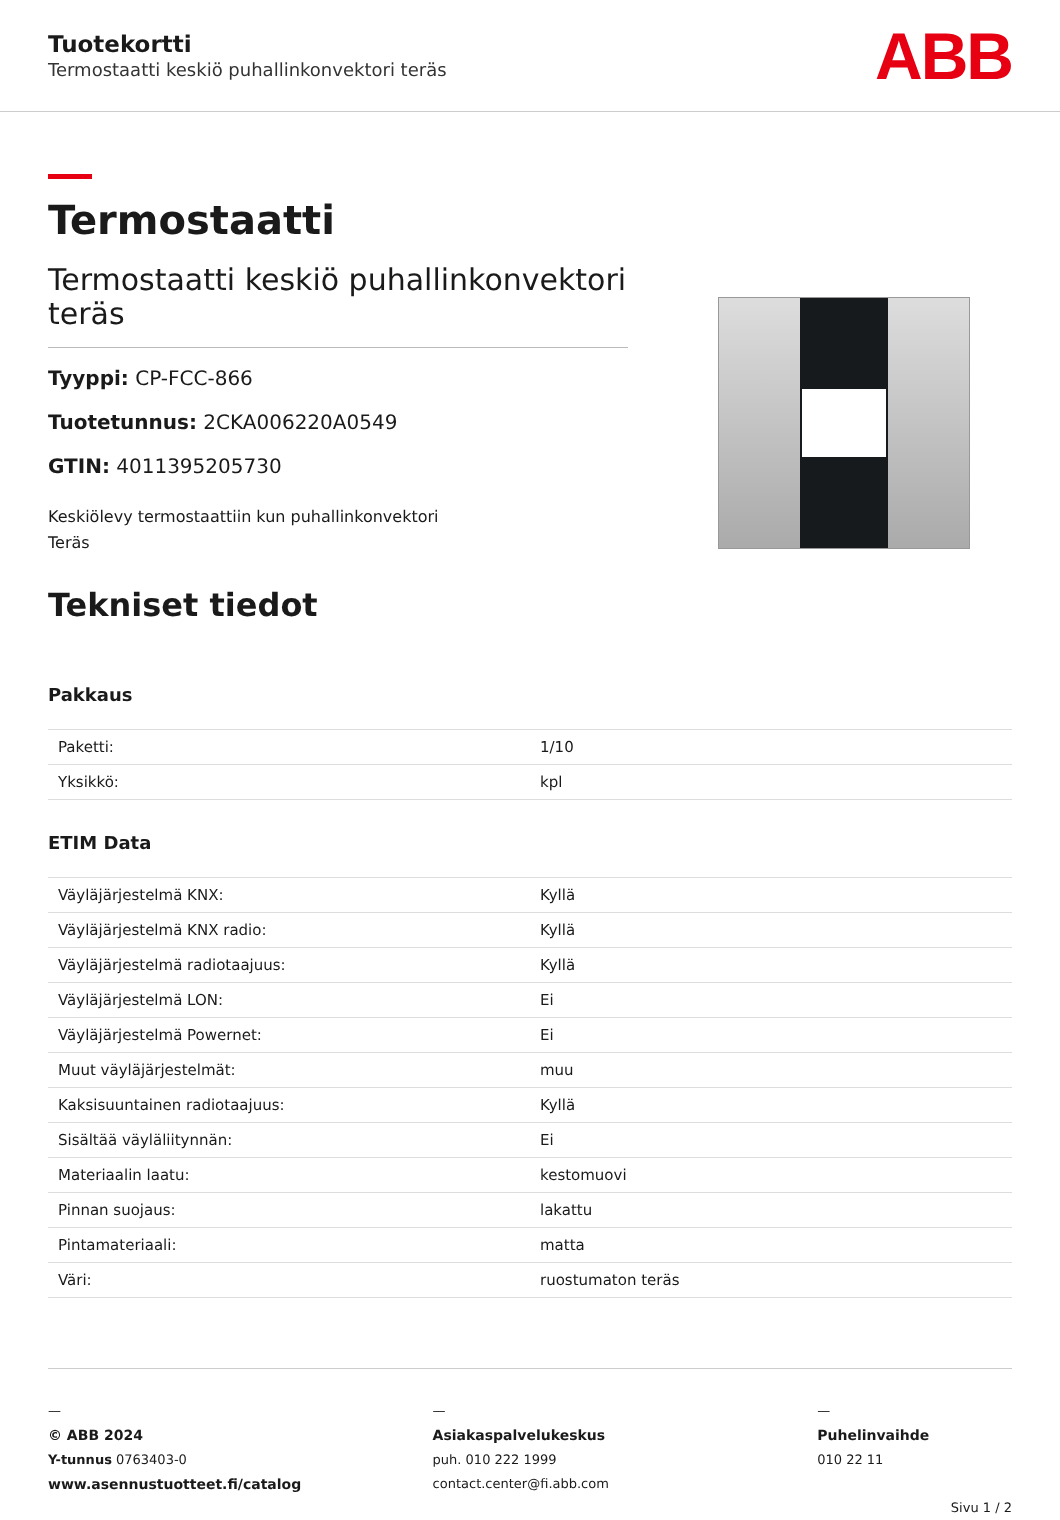Tuotekortti
Termostaatti keskiö puhallinkonvektori teräs
ABB
Termostaatti
Termostaatti keskiö puhallinkonvektori teräs
Tyyppi: CP-FCC-866
Tuotetunnus: 2CKA006220A0549
GTIN: 4011395205730
Keskiölevy termostaattiin kun puhallinkonvektori
Teräs
Tekniset tiedot
Pakkaus
| Paketti: | 1/10 |
| Yksikkö: | kpl |
ETIM Data
| Väyläjärjestelmä KNX: | Kyllä |
| Väyläjärjestelmä KNX radio: | Kyllä |
| Väyläjärjestelmä radiotaajuus: | Kyllä |
| Väyläjärjestelmä LON: | Ei |
| Väyläjärjestelmä Powernet: | Ei |
| Muut väyläjärjestelmät: | muu |
| Kaksisuuntainen radiotaajuus: | Kyllä |
| Sisältää väyläliitynnän: | Ei |
| Materiaalin laatu: | kestomuovi |
| Pinnan suojaus: | lakattu |
| Pintamateriaali: | matta |
| Väri: | ruostumaton teräs |
—
© ABB 2024
Y-tunnus 0763403-0
www.asennustuotteet.fi/catalog
—
Asiakaspalvelukeskus
puh. 010 222 1999
contact.center@fi.abb.com
—
Puhelinvaihde
010 22 11
Sivu 1 / 2